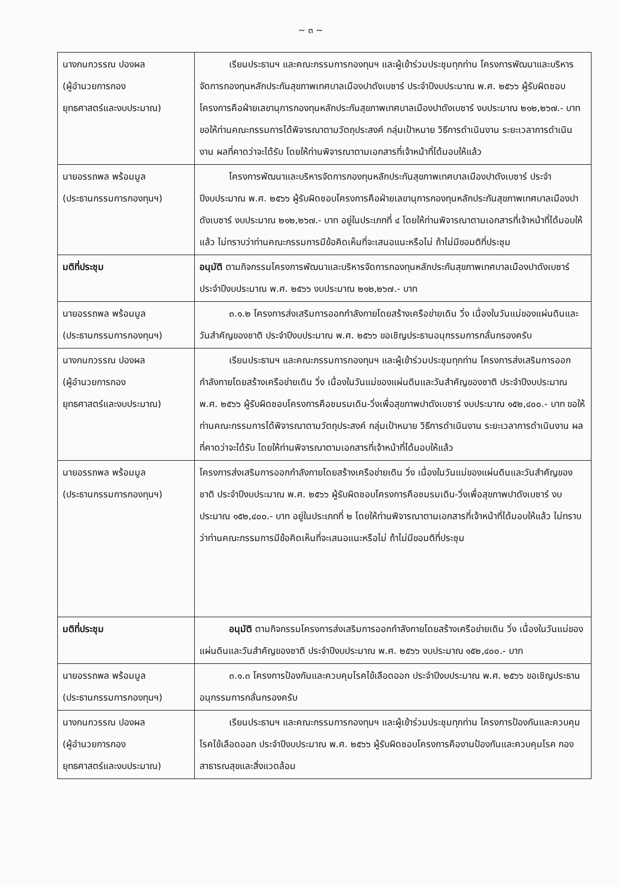~ ๓ ~
| นางกนกวรรณ ปองผล (ผู้อำนวยการกอง ยุทธศาสตร์และงบประมาณ) | เรียนประธานฯ และคณะกรรมการกองทุนฯ และผู้เข้าร่วมประชุมทุกท่าน โครงการพัฒนาและบริหารจัดการกองทุนหลักประกันสุขภาพเทศบาลเมืองปาดังเบซาร์ ประจำปีงบประมาณ พ.ศ. ๒๕๖๖ ผู้รับผิดชอบโครงการคือฝ่ายเลขานุการกองทุนหลักประกันสุขภาพเทศบาลเมืองปาดังเบซาร์ งบประมาณ ๒๑๒,๒๖๗.- บาท ขอให้ท่านคณะกรรมการได้พิจารณาตามวัตถุประสงค์ กลุ่มเป้าหมาย วิธีการดำเนินงาน ระยะเวลาการดำเนินงาน ผลที่คาดว่าจะได้รับ โดยให้ท่านพิจารณาตามเอกสารที่เจ้าหน้าที่ได้มอบให้แล้ว |
| นายอรรถพล พร้อมมูล (ประธานกรรมการกองทุนฯ) | โครงการพัฒนาและบริหารจัดการกองทุนหลักประกันสุขภาพเทศบาลเมืองปาดังเบซาร์ ประจำปีงบประมาณ พ.ศ. ๒๕๖๖ ผู้รับผิดชอบโครงการคือฝ่ายเลขานุการกองทุนหลักประกันสุขภาพเทศบาลเมืองปาดังเบซาร์ งบประมาณ ๒๑๒,๒๖๗.- บาท อยู่ในประเภทที่ ๔ โดยให้ท่านพิจารณาตามเอกสารที่เจ้าหน้าที่ได้มอบให้แล้ว ไม่ทราบว่าท่านคณะกรรมการมีข้อคิดเห็นที่จะเสนอแนะหรือไม่ ถ้าไม่มีขอมติที่ประชุม |
| มติที่ประชุม | อนุมัติ ตามกิจกรรมโครงการพัฒนาและบริหารจัดการกองทุนหลักประกันสุขภาพเทศบาลเมืองปาดังเบซาร์ ประจำปีงบประมาณ พ.ศ. ๒๕๖๖ งบประมาณ ๒๑๒,๒๖๗.- บาท |
| นายอรรถพล พร้อมมูล (ประธานกรรมการกองทุนฯ) | ๓.๑.๒ โครงการส่งเสริมการออกกำลังกายโดยสร้างเครือข่ายเดิน วิ่ง เนื่องในวันแม่ของแผ่นดินและวันสำคัญของชาติ ประจำปีงบประมาณ พ.ศ. ๒๕๖๖ ขอเชิญประธานอนุกรรมการกลั่นกรองครับ |
| นางกนกวรรณ ปองผล (ผู้อำนวยการกอง ยุทธศาสตร์และงบประมาณ) | เรียนประธานฯ และคณะกรรมการกองทุนฯ และผู้เข้าร่วมประชุมทุกท่าน โครงการส่งเสริมการออกกำลังกายโดยสร้างเครือข่ายเดิน วิ่ง เนื่องในวันแม่ของแผ่นดินและวันสำคัญของชาติ ประจำปีงบประมาณ พ.ศ. ๒๕๖๖ ผู้รับผิดชอบโครงการคือชมรมเดิน-วิ่งเพื่อสุขภาพปาดังเบซาร์ งบประมาณ ๑๕๒,๔๐๐.- บาท ขอให้ท่านคณะกรรมการได้พิจารณาตามวัตถุประสงค์ กลุ่มเป้าหมาย วิธีการดำเนินงาน ระยะเวลาการดำเนินงาน ผลที่คาดว่าจะได้รับ โดยให้ท่านพิจารณาตามเอกสารที่เจ้าหน้าที่ได้มอบให้แล้ว |
| นายอรรถพล พร้อมมูล (ประธานกรรมการกองทุนฯ) | โครงการส่งเสริมการออกกำลังกายโดยสร้างเครือข่ายเดิน วิ่ง เนื่องในวันแม่ของแผ่นดินและวันสำคัญของชาติ ประจำปีงบประมาณ พ.ศ. ๒๕๖๖ ผู้รับผิดชอบโครงการคือชมรมเดิน-วิ่งเพื่อสุขภาพปาดังเบซาร์ งบประมาณ ๑๕๒,๔๐๐.- บาท อยู่ในประเภทที่ ๒ โดยให้ท่านพิจารณาตามเอกสารที่เจ้าหน้าที่ได้มอบให้แล้ว ไม่ทราบว่าท่านคณะกรรมการมีข้อคิดเห็นที่จะเสนอแนะหรือไม่ ถ้าไม่มีขอมติที่ประชุม |
| มติที่ประชุม | อนุมัติ ตามกิจกรรมโครงการส่งเสริมการออกกำลังกายโดยสร้างเครือข่ายเดิน วิ่ง เนื่องในวันแม่ของแผ่นดินและวันสำคัญของชาติ ประจำปีงบประมาณ พ.ศ. ๒๕๖๖ งบประมาณ ๑๕๒,๔๐๐.- บาท |
| นายอรรถพล พร้อมมูล (ประธานกรรมการกองทุนฯ) | ๓.๑.๓ โครงการป้องกันและควบคุมโรคไข้เลือดออก ประจำปีงบประมาณ พ.ศ. ๒๕๖๖ ขอเชิญประธานอนุกรรมการกลั่นกรองครับ |
| นางกนกวรรณ ปองผล (ผู้อำนวยการกอง ยุทธศาสตร์และงบประมาณ) | เรียนประธานฯ และคณะกรรมการกองทุนฯ และผู้เข้าร่วมประชุมทุกท่าน โครงการป้องกันและควบคุมโรคไข้เลือดออก ประจำปีงบประมาณ พ.ศ. ๒๕๖๖ ผู้รับผิดชอบโครงการคืองานป้องกันและควบคุมโรค กองสาธารณสุขและสิ่งแวดล้อม |